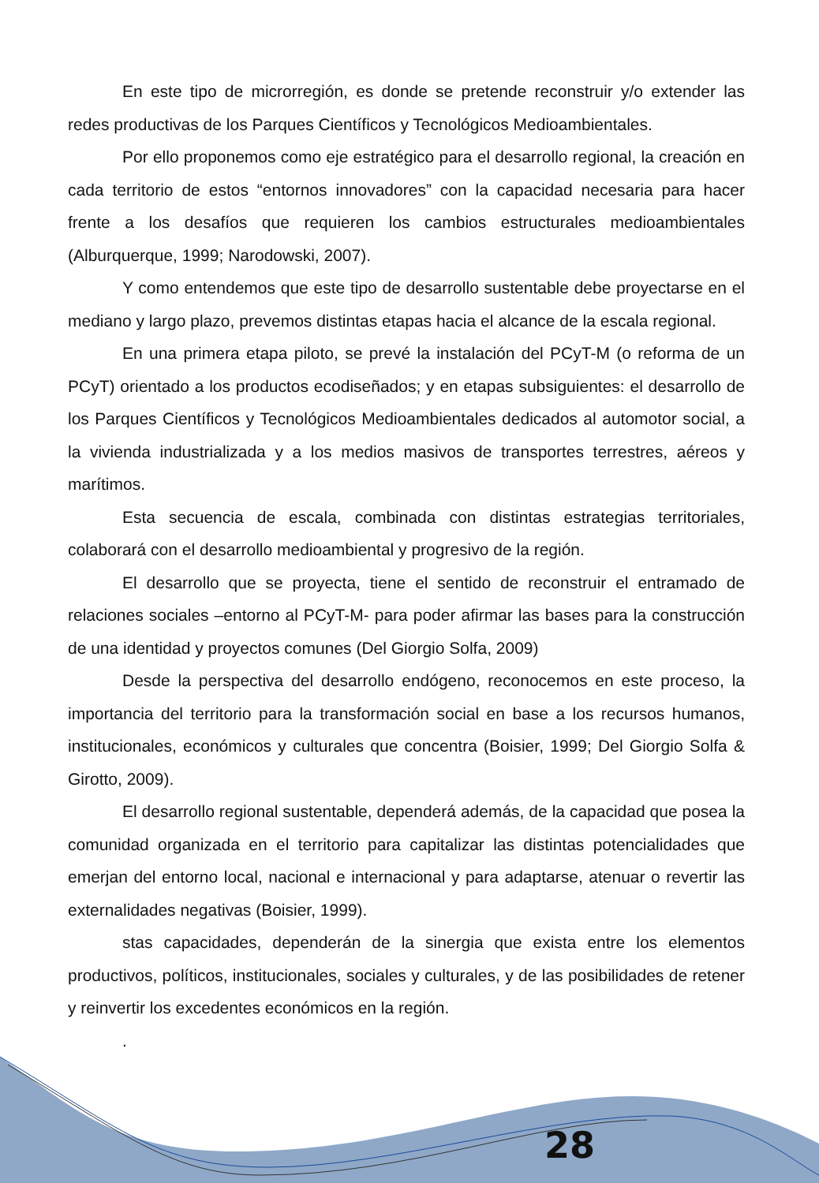En este tipo de microrregión, es donde se pretende reconstruir y/o extender las redes productivas de los Parques Científicos y Tecnológicos Medioambientales.
Por ello proponemos como eje estratégico para el desarrollo regional, la creación en cada territorio de estos “entornos innovadores” con la capacidad necesaria para hacer frente a los desafíos que requieren los cambios estructurales medioambientales (Alburquerque, 1999; Narodowski, 2007).
Y como entendemos que este tipo de desarrollo sustentable debe proyectarse en el mediano y largo plazo, prevemos distintas etapas hacia el alcance de la escala regional.
En una primera etapa piloto, se prevé la instalación del PCyT-M (o reforma de un PCyT) orientado a los productos ecodiseñados; y en etapas subsiguientes: el desarrollo de los Parques Científicos y Tecnológicos Medioambientales dedicados al automotor social, a la vivienda industrializada y a los medios masivos de transportes terrestres, aéreos y marítimos.
Esta secuencia de escala, combinada con distintas estrategias territoriales, colaborará con el desarrollo medioambiental y progresivo de la región.
El desarrollo que se proyecta, tiene el sentido de reconstruir el entramado de relaciones sociales –entorno al PCyT-M- para poder afirmar las bases para la construcción de una identidad y proyectos comunes (Del Giorgio Solfa, 2009)
Desde la perspectiva del desarrollo endógeno, reconocemos en este proceso, la importancia del territorio para la transformación social en base a los recursos humanos, institucionales, económicos y culturales que concentra (Boisier, 1999; Del Giorgio Solfa & Girotto, 2009).
El desarrollo regional sustentable, dependerá además, de la capacidad que posea la comunidad organizada en el territorio para capitalizar las distintas potencialidades que emerjan del entorno local, nacional e internacional y para adaptarse, atenuar o revertir las externalidades negativas (Boisier, 1999).
stas capacidades, dependerán de la sinergia que exista entre los elementos productivos, políticos, institucionales, sociales y culturales, y de las posibilidades de retener y reinvertir los excedentes económicos en la región.
.
28